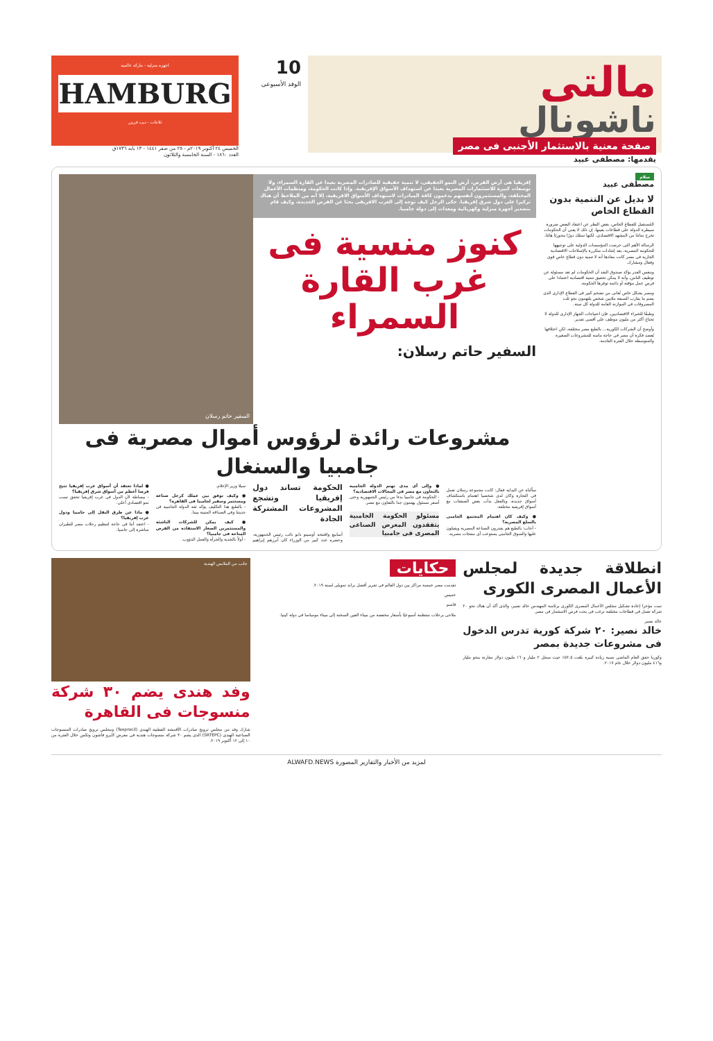مالتى
ناشونال
صفحة معنية بالاستثمار الأجنبى فى مصر
يقدمها: مصطفى عبيد
10
الوفد الأسبوعى
اجهزه منزلية - ماركه عالميه
HAMBURG
ثلاجات - ديب فريزر
الخميس ٢٤ أكتوبر ٢٠١٩م - ٢٥ من صفر ١٤٤١ - ١٣ بابه ١٧٣٦ق
العدد ١٨٦٠ - السنة الخامسة والثلاثون
سلام
مصطفى عبيد
لا بديل عن التنمية بدون القطاع الخاص
المُستقبل للقطاع الخاص، بغض النظر عن اعتقاد البعض ضرورة سيطرة الدولة على قطاعات بعينها. إن ذلك لا يعنى أن الحكومات تخرج تمامًا من المشهد الاقتصادى، لكنها تمتلك دورًا محوريًا هامًا.
الرسالة الأهم التى حرصت المؤسسات الدولية على توجيهها للحكومة المصرية، بعد إشادات متكررة بالإصلاحات الاقتصادية الجارية فى مصر كانت مفادها أنه لا تنمية دون قطاع خاص قوى وفعال ومشارك.
وبنفس القدر يؤكد صندوق النقد أن الحكومات لم تعد مسئولة عن توظيف الناس، وأنه لا يمكن تحقيق تنمية اقتصادية اعتمادا على فرص عمل مؤقتة أو دائمة توفرها الحكومة.
ومصر بشكل خاص تُعانى من تضخم كبير فى القطاع الإدارى الذى يضم ما يقارب السبعة ملايين شخص يلتهمون نحو ثلث المصروفات فى الموازنة العامة للدولة كل سنة.
وطبقًا للخبراء الاقتصاديين، فإن احتياجات الجهاز الإدارى للدولة لا تحتاج أكثر من مليون موظف على أقصى تقدير.
وأوضح أن الشركات الكورية... بالطبع مصر مختلفة، لكن اختلافها يُعضد فكرة أن مصر فى حاجة ماسة للمشروعات الصغيرة والمتوسطة خلال الفترة القادمة.
السفير حاتم رسلان
إفريقيا هى أرض الفرص، أرض النمو الحقيقى، لا تنمية حقيقية للصادرات المصرية بعيدا عن القارة السمراء، ولا توسعات كبيرة للاستثمارات المصرية بعيدا عن استهداف الأسواق الإفريقية. وإذا كانت الحكومة، ومنظمات الأعمال المختلفة، والمستثمرون أنفسهم يدعمون كافة المبادرات لاستهداف الأسواق الافريقية، إلا أنه من الملاحظ أن هناك تركيزا على دول شرق إفريقيا. حكى الرجل كيف توجه إلى الغرب الافريقى بحثا عن الفرص الجديدة، وكيف قام بتصدير أجهزة منزلية وكهربائية ومعدات إلى دولة جامبيا.
كنوز منسية فى غرب القارة السمراء
السفير حاتم رسلان:
مشروعات رائدة لرؤوس أموال مصرية فى جامبيا والسنغال
سألناه عن البداية فقال: كانت مجموعة رسلان تعمل فى التجارة وكان لدى شخصيا اهتمام باستكشاف أسواق جديدة، وبالفعل بدأت بعض الصفقات مع أسواق إفريقية مختلفة.
● وكيف كان اهتمام المجتمع الجامبى بالسلع المصرية؟
- أجاب: بالطبع هم يقدرون الصناعة المصرية ويقبلون عليها والسوق الجامبى يستوعب أى منتجات مصرية.
● وإلى أى مدى تهتم الدولة الجامبية بالتعاون مع مصر فى المجالات الاقتصادية؟
- الحكومة فى جامبيا بدءا من رئيس الجمهورية وحتى أصغر مسئول يهتمون جدا بالتعاون مع مصر.
مسئولو الحكومة الجامبية يتفقدون المعرض الصناعى المصرى فى جامبيا
الحكومة تساند دول إفريقيا وتشجع المشروعات المشتركة الجادة
أسابيع وافتتحه أوسينو دابو نائب رئيس الجمهورية، وحضره عدد كبير من الوزراء كان أبرزهم إبراهيم سيلا وزير الإعلام.
● وكيف توفق بين عملك كرجل صناعة ومستثمر وسفير لجامبيا فى القاهرة؟
- بالطبع هذا التكليف يؤكد ثقة الدولة الجامبية فى جديتنا وفى الصداقة المتينة بيننا.
● كيف يمكن للشركات الناشئة والمستثمرين الصغار الاستفادة من الفرص المتاحة فى جامبيا؟
- أولاً بالجدية والجرأة والعمل الدؤوب.
● لماذا تعتقد أن أسواق غرب إفريقيا تتيح فرصا أعظم من أسواق شرق إفريقيا؟
- ببساطة لأن الدول فى غرب إفريقيا تحقق نسب نمو اقتصادى أعلى.
● ماذا عن طرق النقل إلى جامبيا ودول غرب إفريقيا؟
- اعتقد أننا فى حاجة لتنظيم رحلات مصر للطيران مباشرة إلى جامبيا.
انطلاقة جديدة لمجلس الأعمال المصرى الكورى
تمت مؤخرا إعادة تشكيل مجلس الأعمال المصرى الكورى برئاسة المهندس خالد نصير، والذى أكد أن هناك نحو ٢٠ شركة تعمل فى قطاعات مختلفة ترغب فى بحث فرص الاستثمار فى مصر.
خالد نصير
خالد نصير: ٢٠ شركة كورية تدرس الدخول فى مشروعات جديدة بمصر
وكوريا حقق العام الماضى نسبة زيادة كبيرة بلغت ٥٢.٥٪ حيث سجل ٢ مليار و١٦٠ مليون دولار مقارنة بنحو مليار و٤١٦ مليون دولار خلال عام ٢٠١٧.
حكايات
تقدمت مصر خمسة مراكز بين دول العالم فى تقرير أفضل براند تمويلى لسنة ٢٠١٩.
خميس
قاسم
ملاحى برحلات منتظمة أسبوعيًا بأسعار مخفضة من ميناء العين السخنة إلى ميناء مومباسا فى دولة كينيا.
جانب من الملابس الهندية
وفد هندى يضم ٣٠ شركة منسوجات فى القاهرة
شارك وفد من مجلس ترويج صادرات الأقمشة القطنية الهندى (Texprocil) ومجلس ترويج صادرات المنسوجات الصناعية الهندى (SRTEPC) الذى يضم ٣٠ شركة منسوجات هندية فى معرض كايرو فاشون وتكس خلال الفترة من ١٠ إلى ١٢ أكتوبر ٢٠١٩.
لمزيد من الأخبار والتقارير المصورة ALWAFD.NEWS